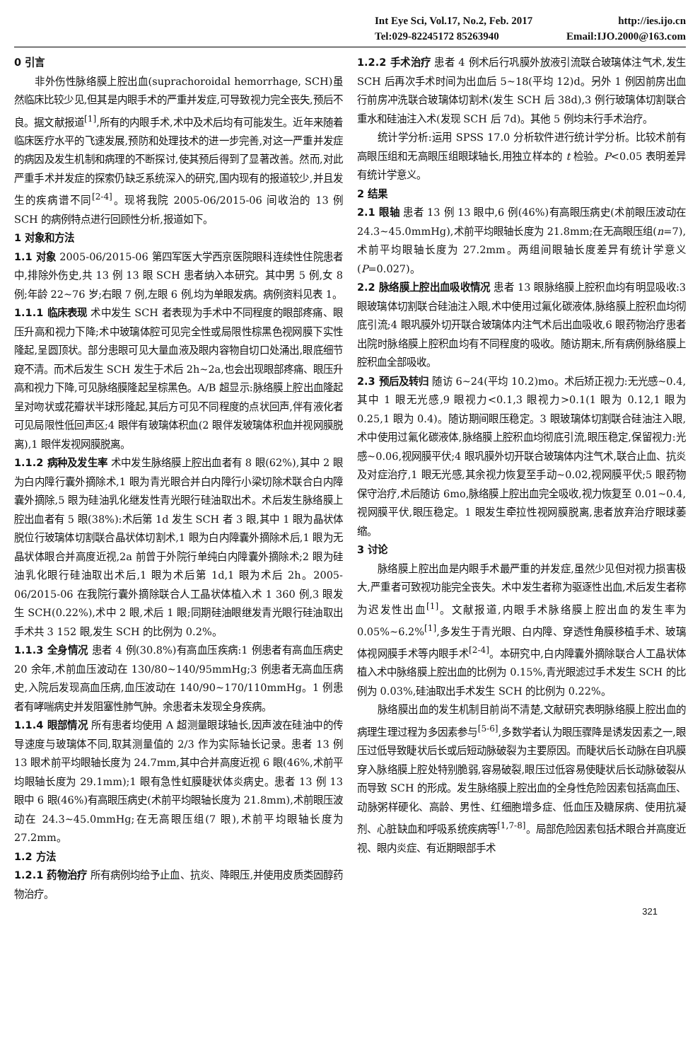Int Eye Sci, Vol.17, No.2, Feb. 2017 http://ies.ijo.cn
Tel:029-82245172 85263940 Email:IJO.2000@163.com
0 引言
非外伤性脉络膜上腔出血(suprachoroidal hemorrhage, SCH)虽然临床比较少见,但其是内眼手术的严重并发症,可导致视力完全丧失,预后不良。据文献报道<sup>[1]</sup>,所有的内眼手术,术中及术后均有可能发生。近年来随着临床医疗水平的飞速发展,预防和处理技术的进一步完善,对这一严重并发症的病因及发生机制和病理的不断探讨,使其预后得到了显著改善。然而,对此严重手术并发症的探索仍缺乏系统深入的研究,国内现有的报道较少,并且发生的疾病谱不同<sup>[2-4]</sup>。现将我院 2005-06/2015-06 间收治的 13 例 SCH 的病例特点进行回顾性分析,报道如下。
1 对象和方法
1.1 对象 2005-06/2015-06 第四军医大学西京医院眼科连续性住院患者中,排除外伤史,共 13 例 13 眼 SCH 患者纳入本研究。其中男 5 例,女 8 例;年龄 22~76 岁;右眼 7 例,左眼 6 例,均为单眼发病。病例资料见表 1。
1.1.1 临床表现 术中发生 SCH 者表现为手术中不同程度的眼部疼痛、眼压升高和视力下降;术中玻璃体腔可见完全性或局限性棕黑色视网膜下实性隆起,呈圆顶状。部分患眼可见大量血液及眼内容物自切口处涌出,眼底细节窥不清。而术后发生 SCH 发生于术后 2h~2a,也会出现眼部疼痛、眼压升高和视力下降,可见脉络膜隆起呈棕黑色。A/B 超显示:脉络膜上腔出血隆起呈对吻状或花瓣状半球形隆起,其后方可见不同程度的点状回声,伴有液化者可见局限性低回声区;4 眼伴有玻璃体积血(2 眼伴发玻璃体积血并视网膜脱离),1 眼伴发视网膜脱离。
1.1.2 病种及发生率 术中发生脉络膜上腔出血者有 8 眼(62%),其中 2 眼为白内障行囊外摘除术,1 眼为青光眼合并白内障行小梁切除术联合白内障囊外摘除,5 眼为硅油乳化继发性青光眼行硅油取出术。术后发生脉络膜上腔出血者有 5 眼(38%):术后第 1d 发生 SCH 者 3 眼,其中 1 眼为晶状体脱位行玻璃体切割联合晶状体切割术,1 眼为白内障囊外摘除术后,1 眼为无晶状体眼合并高度近视,2a 前曾于外院行单纯白内障囊外摘除术;2 眼为硅油乳化眼行硅油取出术后,1 眼为术后第 1d,1 眼为术后 2h。2005-06/2015-06 在我院行囊外摘除联合人工晶状体植入术 1 360 例,3 眼发生 SCH(0.22%),术中 2 眼,术后 1 眼;同期硅油眼继发青光眼行硅油取出手术共 3 152 眼,发生 SCH 的比例为 0.2%。
1.1.3 全身情况 患者 4 例(30.8%)有高血压疾病:1 例患者有高血压病史 20 余年,术前血压波动在 130/80~140/95mmHg;3 例患者无高血压病史,入院后发现高血压病,血压波动在 140/90~170/110mmHg。1 例患者有哮喘病史并发阻塞性肺气肿。余患者未发现全身疾病。
1.1.4 眼部情况 所有患者均使用 A 超测量眼球轴长,因声波在硅油中的传导速度与玻璃体不同,取其测量值的 2/3 作为实际轴长记录。患者 13 例 13 眼术前平均眼轴长度为 24.7mm,其中合并高度近视 6 眼(46%,术前平均眼轴长度为 29.1mm);1 眼有急性虹膜睫状体炎病史。患者 13 例 13 眼中 6 眼(46%)有高眼压病史(术前平均眼轴长度为 21.8mm),术前眼压波动在 24.3~45.0mmHg;在无高眼压组(7 眼),术前平均眼轴长度为 27.2mm。
1.2 方法
1.2.1 药物治疗 所有病例均给予止血、抗炎、降眼压,并使用皮质类固醇药物治疗。
1.2.2 手术治疗 患者 4 例术后行巩膜外放液引流联合玻璃体注气术,发生 SCH 后再次手术时间为出血后 5~18(平均 12)d。另外 1 例因前房出血行前房冲洗联合玻璃体切割术(发生 SCH 后 38d),3 例行玻璃体切割联合重水和硅油注入术(发现 SCH 后 7d)。其他 5 例均未行手术治疗。
统计学分析:运用 SPSS 17.0 分析软件进行统计学分析。比较术前有高眼压组和无高眼压组眼球轴长,用独立样本的 t 检验。P<0.05 表明差异有统计学意义。
2 结果
2.1 眼轴 患者 13 例 13 眼中,6 例(46%)有高眼压病史(术前眼压波动在 24.3~45.0mmHg),术前平均眼轴长度为 21.8mm;在无高眼压组(n=7),术前平均眼轴长度为 27.2mm。两组间眼轴长度差异有统计学意义(P=0.027)。
2.2 脉络膜上腔出血吸收情况 患者 13 眼脉络膜上腔积血均有明显吸收:3 眼玻璃体切割联合硅油注入眼,术中使用过氟化碳液体,脉络膜上腔积血均彻底引流;4 眼巩膜外切开联合玻璃体内注气术后出血吸收,6 眼药物治疗患者出院时脉络膜上腔积血均有不同程度的吸收。随访期末,所有病例脉络膜上腔积血全部吸收。
2.3 预后及转归 随访 6~24(平均 10.2)mo。术后矫正视力:无光感~0.4,其中 1 眼无光感,9 眼视力<0.1,3 眼视力>0.1(1 眼为 0.12,1 眼为 0.25,1 眼为 0.4)。随访期间眼压稳定。3 眼玻璃体切割联合硅油注入眼,术中使用过氟化碳液体,脉络膜上腔积血均彻底引流,眼压稳定,保留视力:光感~0.06,视网膜平伏;4 眼巩膜外切开联合玻璃体内注气术,联合止血、抗炎及对症治疗,1 眼无光感,其余视力恢复至手动~0.02,视网膜平伏;5 眼药物保守治疗,术后随访 6mo,脉络膜上腔出血完全吸收,视力恢复至 0.01~0.4,视网膜平伏,眼压稳定。1 眼发生牵拉性视网膜脱离,患者放弃治疗眼球萎缩。
3 讨论
脉络膜上腔出血是内眼手术最严重的并发症,虽然少见但对视力损害极大,严重者可致视功能完全丧失。术中发生者称为驱逐性出血,术后发生者称为迟发性出血<sup>[1]</sup>。文献报道,内眼手术脉络膜上腔出血的发生率为 0.05%~6.2%<sup>[1]</sup>,多发生于青光眼、白内障、穿透性角膜移植手术、玻璃体视网膜手术等内眼手术<sup>[2-4]</sup>。本研究中,白内障囊外摘除联合人工晶状体植入术中脉络膜上腔出血的比例为 0.15%,青光眼滤过手术发生 SCH 的比例为 0.03%,硅油取出手术发生 SCH 的比例为 0.22%。
脉络膜出血的发生机制目前尚不清楚,文献研究表明脉络膜上腔出血的病理生理过程为多因素参与<sup>[5-6]</sup>,多数学者认为眼压骤降是诱发因素之一,眼压过低导致睫状后长或后短动脉破裂为主要原因。而睫状后长动脉在自巩膜穿入脉络膜上腔处特别脆弱,容易破裂,眼压过低容易使睫状后长动脉破裂从而导致 SCH 的形成。发生脉络膜上腔出血的全身性危险因素包括高血压、动脉粥样硬化、高龄、男性、红细胞增多症、低血压及糖尿病、使用抗凝剂、心脏缺血和呼吸系统疾病等<sup>[1,7-8]</sup>。局部危险因素包括术眼合并高度近视、眼内炎症、有近期眼部手术
321